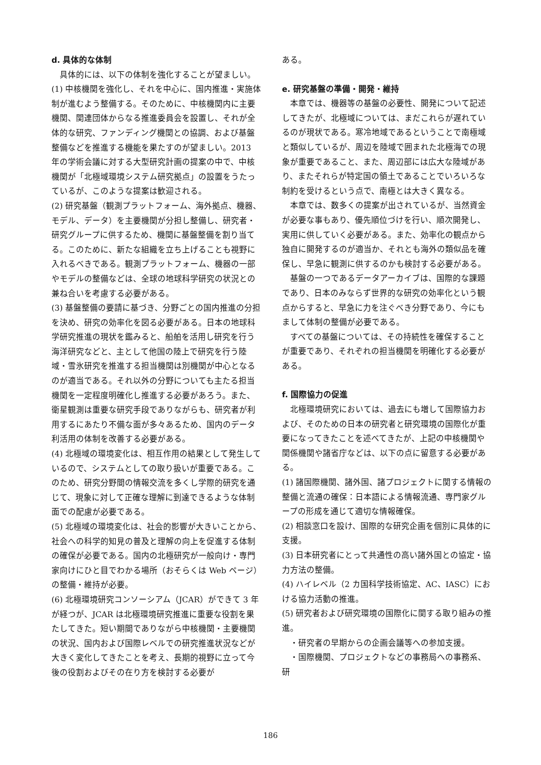d. 具体的な体制
具体的には、以下の体制を強化することが望ましい。
(1) 中核機関を強化し、それを中心に、国内推進・実施体制が進むよう整備する。そのために、中核機関内に主要機関、関連団体からなる推進委員会を設置し、それが全体的な研究、ファンディング機関との協調、および基盤整備などを推進する機能を果たすのが望ましい。2013 年の学術会議に対する大型研究計画の提案の中で、中核機関が「北極域環境システム研究拠点」の設置をうたっているが、このような提案は歓迎される。
(2) 研究基盤（観測プラットフォーム、海外拠点、機器、モデル、データ）を主要機関が分担し整備し、研究者・研究グループに供するため、機関に基盤整備を割り当てる。このために、新たな組織を立ち上げることも視野に入れるべきである。観測プラットフォーム、機器の一部やモデルの整備などは、全球の地球科学研究の状況との兼ね合いを考慮する必要がある。
(3) 基盤整備の要請に基づき、分野ごとの国内推進の分担を決め、研究の効率化を図る必要がある。日本の地球科学研究推進の現状を鑑みると、船舶を活用し研究を行う海洋研究などと、主として他国の陸上で研究を行う陸域・雪氷研究を推進する担当機関は別機関が中心となるのが適当である。それ以外の分野についても主たる担当機関を一定程度明確化し推進する必要があろう。また、衛星観測は重要な研究手段でありながらも、研究者が利用するにあたり不備な面が多々あるため、国内のデータ利活用の体制を改善する必要がある。
(4) 北極域の環境変化は、相互作用の結果として発生しているので、システムとしての取り扱いが重要である。このため、研究分野間の情報交流を多くし学際的研究を通じて、現象に対して正確な理解に到達できるような体制面での配慮が必要である。
(5) 北極域の環境変化は、社会的影響が大きいことから、社会への科学的知見の普及と理解の向上を促進する体制の確保が必要である。国内の北極研究が一般向け・専門家向けにひと目でわかる場所（おそらくは Web ページ）の整備・維持が必要。
(6) 北極環境研究コンソーシアム（JCAR）ができて 3 年が経つが、JCAR は北極環境研究推進に重要な役割を果たしてきた。短い期間でありながら中核機関・主要機関の状況、国内および国際レベルでの研究推進状況などが大きく変化してきたことを考え、長期的視野に立って今後の役割およびその在り方を検討する必要が
ある。
e. 研究基盤の準備・開発・維持
本章では、機器等の基盤の必要性、開発について記述してきたが、北極域については、まだこれらが遅れているのが現状である。寒冷地域であるということで南極域と類似しているが、周辺を陸域で囲まれた北極海での現象が重要であること、また、周辺部には広大な陸域があり、またそれらが特定国の領土であることでいろいろな制約を受けるという点で、南極とは大きく異なる。
本章では、数多くの提案が出されているが、当然資金が必要な事もあり、優先順位づけを行い、順次開発し、実用に供していく必要がある。また、効率化の観点から独自に開発するのが適当か、それとも海外の類似品を確保し、早急に観測に供するのかも検討する必要がある。
基盤の一つであるデータアーカイブは、国際的な課題であり、日本のみならず世界的な研究の効率化という観点からすると、早急に力を注ぐべき分野であり、今にもまして体制の整備が必要である。
すべての基盤については、その持続性を確保することが重要であり、それぞれの担当機関を明確化する必要がある。
f. 国際協力の促進
北極環境研究においては、過去にも増して国際協力および、そのための日本の研究者と研究環境の国際化が重要になってきたことを述べてきたが、上記の中核機関や関係機関や諸省庁などは、以下の点に留意する必要がある。
(1) 諸国際機関、諸外国、諸プロジェクトに関する情報の整備と流通の確保：日本語による情報流通、専門家グループの形成を通じて適切な情報確保。
(2) 相談窓口を設け、国際的な研究企画を個別に具体的に支援。
(3) 日本研究者にとって共通性の高い諸外国との協定・協力方法の整備。
(4) ハイレベル（2 カ国科学技術協定、AC、IASC）における協力活動の推進。
(5) 研究者および研究環境の国際化に関する取り組みの推進。
・研究者の早期からの企画会議等への参加支援。
・国際機関、プロジェクトなどの事務局への事務系、研
186